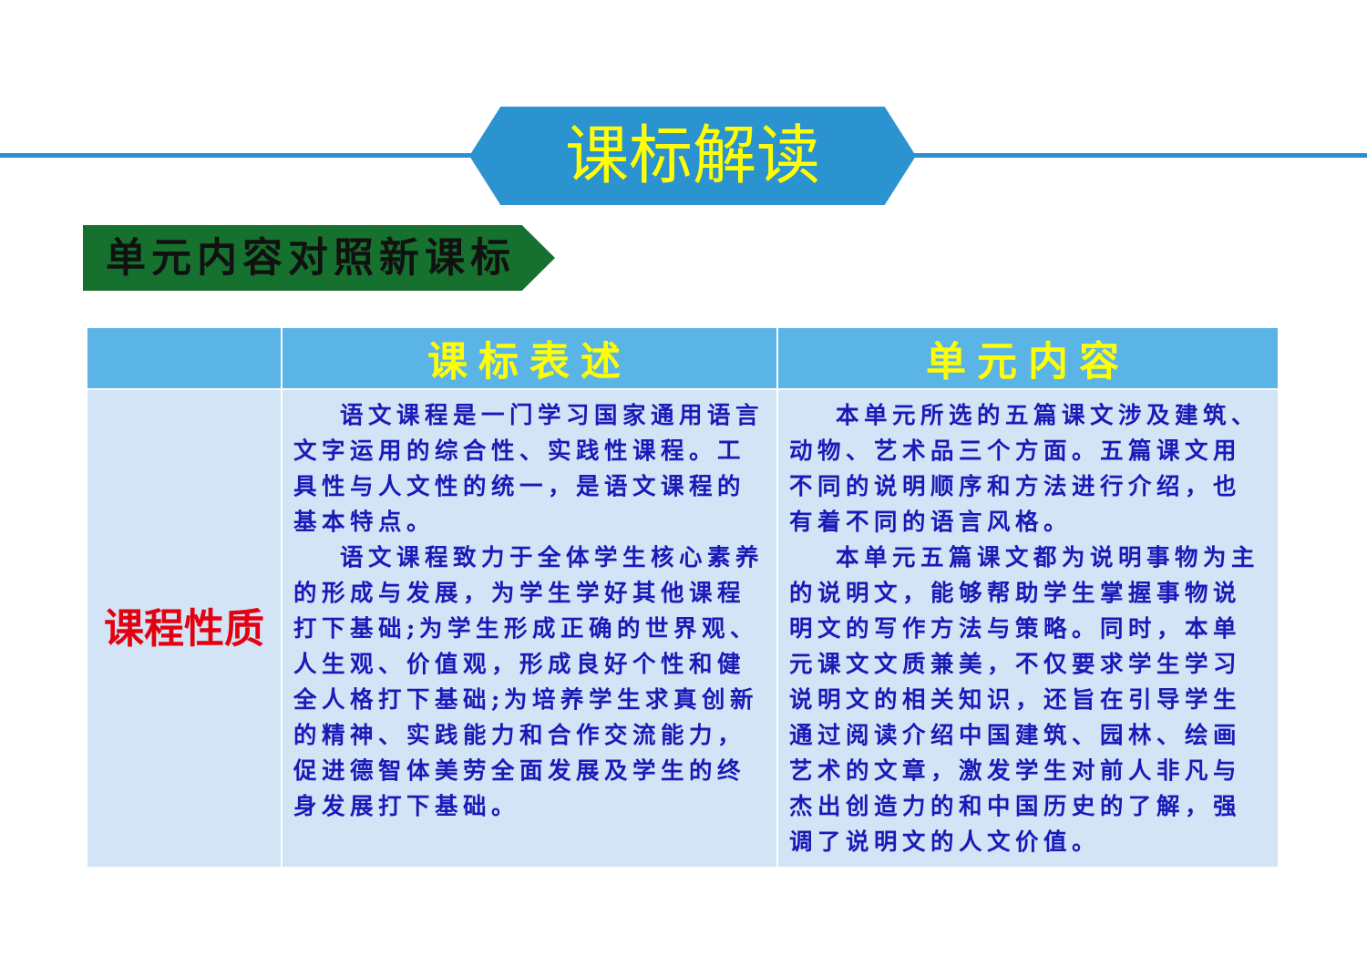课标解读
单元内容对照新课标
| | 课标表述 | 单元内容 |
| --- | --- | --- |
| 课程性质 | 语文课程是一门学习国家通用语言文字运用的综合性、实践性课程。工具性与人文性的统一，是语文课程的基本特点。 语文课程致力于全体学生核心素养的形成与发展，为学生学好其他课程打下基础;为学生形成正确的世界观、人生观、价值观，形成良好个性和健全人格打下基础;为培养学生求真创新的精神、实践能力和合作交流能力，促进德智体美劳全面发展及学生的终身发展打下基础。 | 本单元所选的五篇课文涉及建筑、动物、艺术品三个方面。五篇课文用不同的说明顺序和方法进行介绍，也有着不同的语言风格。 本单元五篇课文都为说明事物为主的说明文，能够帮助学生掌握事物说明文的写作方法与策略。同时，本单元课文文质兼美，不仅要求学生学习说明文的相关知识，还旨在引导学生通过阅读介绍中国建筑、园林、绘画艺术的文章，激发学生对前人非凡与杰出创造力的和中国历史的了解，强调了说明文的人文价值。 |